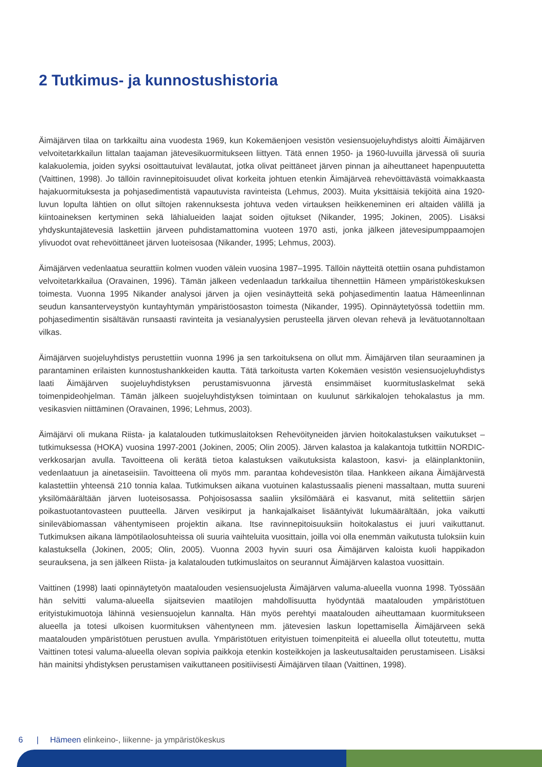2 Tutkimus- ja kunnostushistoria
Äimäjärven tilaa on tarkkailtu aina vuodesta 1969, kun Kokemäenjoen vesistön vesiensuojeluyhdistys aloitti Äimäjärven velvoitetarkkailun Iittalan taajaman jätevesikuormitukseen liittyen. Tätä ennen 1950- ja 1960-luvuilla järvessä oli suuria kalakuolemia, joiden syyksi osoittautuivat levälautat, jotka olivat peittäneet järven pinnan ja aiheuttaneet hapenpuutetta (Vaittinen, 1998). Jo tällöin ravinnepitoisuudet olivat korkeita johtuen etenkin Äimäjärveä rehevöittävästä voimakkaasta hajakuormituksesta ja pohjasedimentistä vapautuvista ravinteista (Lehmus, 2003). Muita yksittäisiä tekijöitä aina 1920-luvun lopulta lähtien on ollut siltojen rakennuksesta johtuva veden virtauksen heikkeneminen eri altaiden välillä ja kiintoaineksen kertyminen sekä lähialueiden laajat soiden ojitukset (Nikander, 1995; Jokinen, 2005). Lisäksi yhdyskuntajätevesiä laskettiin järveen puhdistamattomina vuoteen 1970 asti, jonka jälkeen jätevesipumppaamojen ylivuodot ovat rehevöittäneet järven luoteisosaa (Nikander, 1995; Lehmus, 2003).
Äimäjärven vedenlaatua seurattiin kolmen vuoden välein vuosina 1987–1995. Tällöin näytteitä otettiin osana puhdistamon velvoitetarkkailua (Oravainen, 1996). Tämän jälkeen vedenlaadun tarkkailua tihennettiin Hämeen ympäristökeskuksen toimesta. Vuonna 1995 Nikander analysoi järven ja ojien vesinäytteitä sekä pohjasedimentin laatua Hämeenlinnan seudun kansanterveystyön kuntayhtymän ympäristöosaston toimesta (Nikander, 1995). Opinnäytetyössä todettiin mm. pohjasedimentin sisältävän runsaasti ravinteita ja vesianalyysien perusteella järven olevan rehevä ja levätuotannoltaan vilkas.
Äimäjärven suojeluyhdistys perustettiin vuonna 1996 ja sen tarkoituksena on ollut mm. Äimäjärven tilan seuraaminen ja parantaminen erilaisten kunnostushankkeiden kautta. Tätä tarkoitusta varten Kokemäen vesistön vesiensuojeluyhdistys laati Äimäjärven suojeluyhdistyksen perustamisvuonna järvestä ensimmäiset kuormituslaskelmat sekä toimenpideohjelman. Tämän jälkeen suojeluyhdistyksen toimintaan on kuulunut särkikalojen tehokalastus ja mm. vesikasvien niittäminen (Oravainen, 1996; Lehmus, 2003).
Äimäjärvi oli mukana Riista- ja kalatalouden tutkimuslaitoksen Rehevöityneiden järvien hoitokalastuksen vaikutukset –tutkimuksessa (HOKA) vuosina 1997-2001 (Jokinen, 2005; Olin 2005). Järven kalastoa ja kalakantoja tutkittiin NORDIC-verkkosarjan avulla. Tavoitteena oli kerätä tietoa kalastuksen vaikutuksista kalastoon, kasvi- ja eläinplanktoniin, vedenlaatuun ja ainetaseisiin. Tavoitteena oli myös mm. parantaa kohdevesistön tilaa. Hankkeen aikana Äimäjärvestä kalastettiin yhteensä 210 tonnia kalaa. Tutkimuksen aikana vuotuinen kalastussaalis pieneni massaltaan, mutta suureni yksilömäärältään järven luoteisosassa. Pohjoisosassa saaliin yksilömäärä ei kasvanut, mitä selitettiin särjen poikastuotantovasteen puutteella. Järven vesikirput ja hankajalkaiset lisääntyivät lukumäärältään, joka vaikutti sinileväbiomassan vähentymiseen projektin aikana. Itse ravinnepitoisuuksiin hoitokalastus ei juuri vaikuttanut. Tutkimuksen aikana lämpötilaolosuhteissa oli suuria vaihteluita vuosittain, joilla voi olla enemmän vaikutusta tuloksiin kuin kalastuksella (Jokinen, 2005; Olin, 2005). Vuonna 2003 hyvin suuri osa Äimäjärven kaloista kuoli happikadon seurauksena, ja sen jälkeen Riista- ja kalatalouden tutkimuslaitos on seurannut Äimäjärven kalastoa vuosittain.
Vaittinen (1998) laati opinnäytetyön maatalouden vesiensuojelusta Äimäjärven valuma-alueella vuonna 1998. Työssään hän selvitti valuma-alueella sijaitsevien maatilojen mahdollisuutta hyödyntää maatalouden ympäristötuen erityistukimuotoja lähinnä vesiensuojelun kannalta. Hän myös perehtyi maatalouden aiheuttamaan kuormitukseen alueella ja totesi ulkoisen kuormituksen vähentyneen mm. jätevesien laskun lopettamisella Äimäjärveen sekä maatalouden ympäristötuen perustuen avulla. Ympäristötuen erityistuen toimenpiteitä ei alueella ollut toteutettu, mutta Vaittinen totesi valuma-alueella olevan sopivia paikkoja etenkin kosteikkojen ja laskeutusaltaiden perustamiseen. Lisäksi hän mainitsi yhdistyksen perustamisen vaikuttaneen positiivisesti Äimäjärven tilaan (Vaittinen, 1998).
6 | Hämeen elinkeino-, liikenne- ja ympäristökeskus